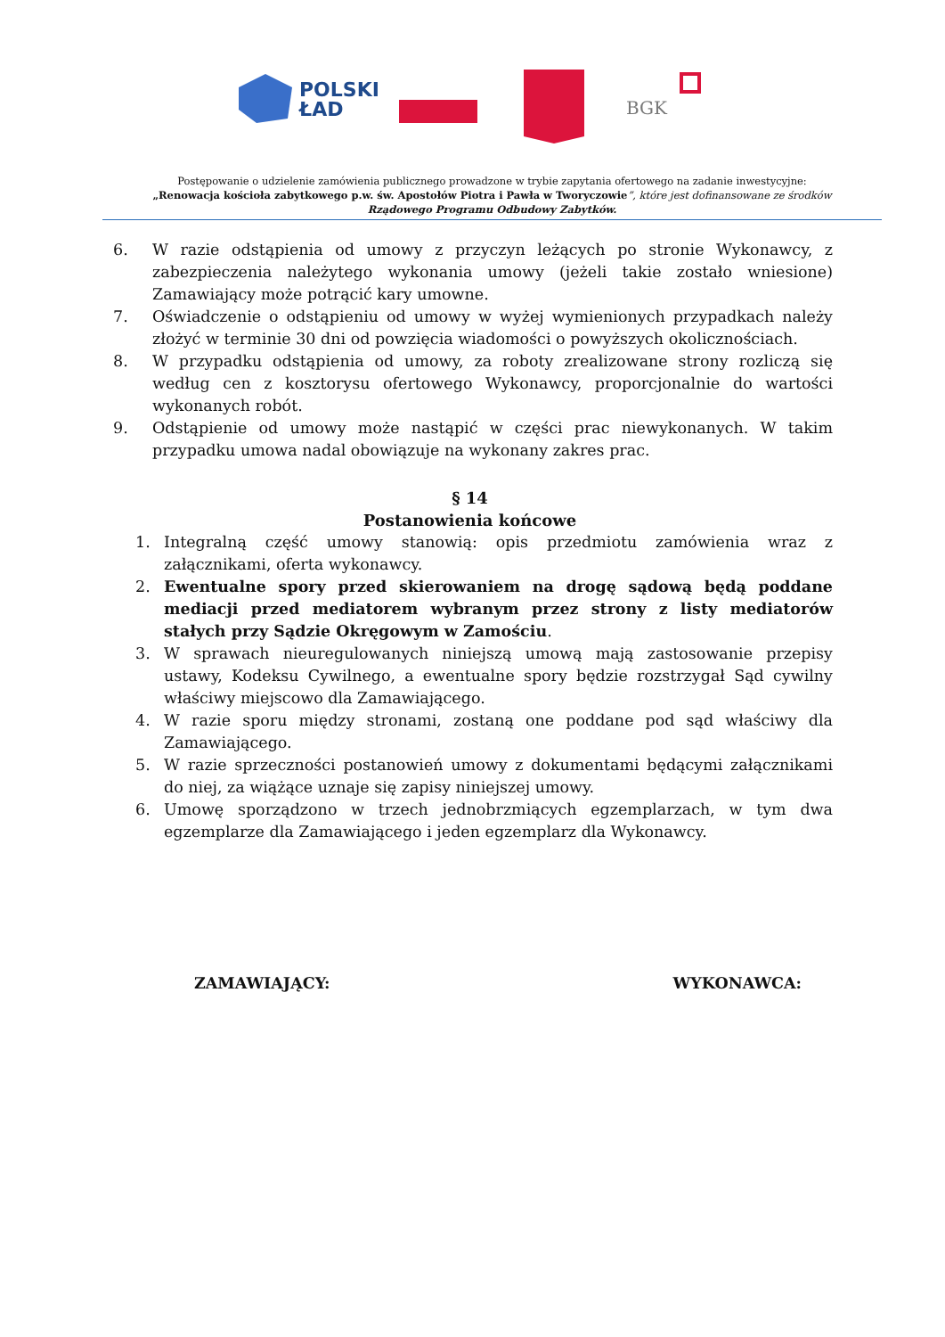POLSKI
ŁAD
BGK
Postępowanie o udzielenie zamówienia publicznego prowadzone w trybie zapytania ofertowego na zadanie inwestycyjne:
„Renowacja kościoła zabytkowego p.w. św. Apostołów Piotra i Pawła w Tworyczowie”, które jest dofinansowane ze środków
Rządowego Programu Odbudowy Zabytków.
6. W razie odstąpienia od umowy z przyczyn leżących po stronie Wykonawcy, z zabezpieczenia należytego wykonania umowy (jeżeli takie zostało wniesione) Zamawiający może potrącić kary umowne.
7. Oświadczenie o odstąpieniu od umowy w wyżej wymienionych przypadkach należy złożyć w terminie 30 dni od powzięcia wiadomości o powyższych okolicznościach.
8. W przypadku odstąpienia od umowy, za roboty zrealizowane strony rozliczą się według cen z kosztorysu ofertowego Wykonawcy, proporcjonalnie do wartości wykonanych robót.
9. Odstąpienie od umowy może nastąpić w części prac niewykonanych. W takim przypadku umowa nadal obowiązuje na wykonany zakres prac.
§ 14
Postanowienia końcowe
1. Integralną część umowy stanowią: opis przedmiotu zamówienia wraz z załącznikami, oferta wykonawcy.
2. Ewentualne spory przed skierowaniem na drogę sądową będą poddane mediacji przed mediatorem wybranym przez strony z listy mediatorów stałych przy Sądzie Okręgowym w Zamościu.
3. W sprawach nieuregulowanych niniejszą umową mają zastosowanie przepisy ustawy, Kodeksu Cywilnego, a ewentualne spory będzie rozstrzygał Sąd cywilny właściwy miejscowo dla Zamawiającego.
4. W razie sporu między stronami, zostaną one poddane pod sąd właściwy dla Zamawiającego.
5. W razie sprzeczności postanowień umowy z dokumentami będącymi załącznikami do niej, za wiążące uznaje się zapisy niniejszej umowy.
6. Umowę sporządzono w trzech jednobrzmiących egzemplarzach, w tym dwa egzemplarze dla Zamawiającego i jeden egzemplarz dla Wykonawcy.
ZAMAWIAJĄCY: WYKONAWCA: